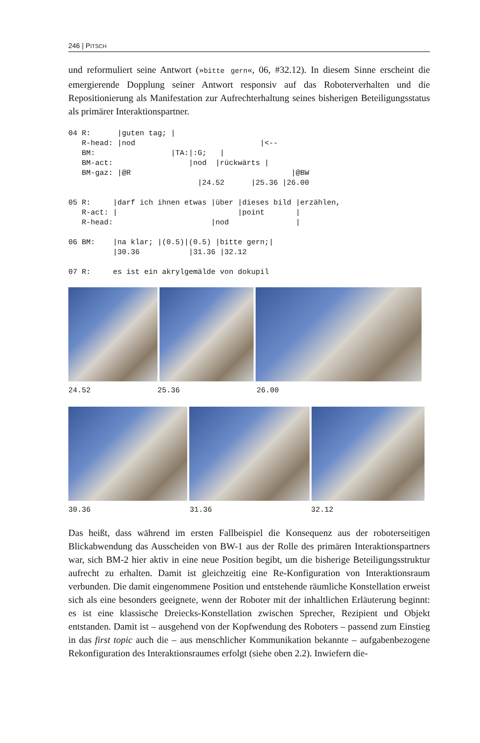246 | PITSCH
und reformuliert seine Antwort (»bitte gern«, 06, #32.12). In diesem Sinne erscheint die emergierende Dopplung seiner Antwort responsiv auf das Roboterverhalten und die Repositionierung als Manifestation zur Aufrechterhaltung seines bisherigen Beteiligungsstatus als primärer Interaktionspartner.
04 R:      |guten tag; |
   R-head: |nod                            |<--
   BM:                 |TA:|:G;   |
   BM-act:                 |nod  |rückwärts |
   BM-gaz: |@R                                    |@BW
                             |24.52      |25.36 |26.00
05 R:     |darf ich ihnen etwas |über |dieses bild |erzählen,
   R-act: |                           |point       |
   R-head:                      |nod               |
06 BM:    |na klar; |(0.5)|(0.5) |bitte gern;|
          |30.36           |31.36 |32.12
07 R:     es ist ein akrylgemälde von dokupil
24.52 25.36 26.00
30.36 31.36 32.12
Das heißt, dass während im ersten Fallbeispiel die Konsequenz aus der roboterseitigen Blickabwendung das Ausscheiden von BW-1 aus der Rolle des primären Interaktionspartners war, sich BM-2 hier aktiv in eine neue Position begibt, um die bisherige Beteiligungsstruktur aufrecht zu erhalten. Damit ist gleichzeitig eine Re-Konfiguration von Interaktionsraum verbunden. Die damit eingenommene Position und entstehende räumliche Konstellation erweist sich als eine besonders geeignete, wenn der Roboter mit der inhaltlichen Erläuterung beginnt: es ist eine klassische Dreiecks-Konstellation zwischen Sprecher, Rezipient und Objekt entstanden. Damit ist – ausgehend von der Kopfwendung des Roboters – passend zum Einstieg in das first topic auch die – aus menschlicher Kommunikation bekannte – aufgabenbezogene Rekonfiguration des Interaktionsraumes erfolgt (siehe oben 2.2). Inwiefern die-